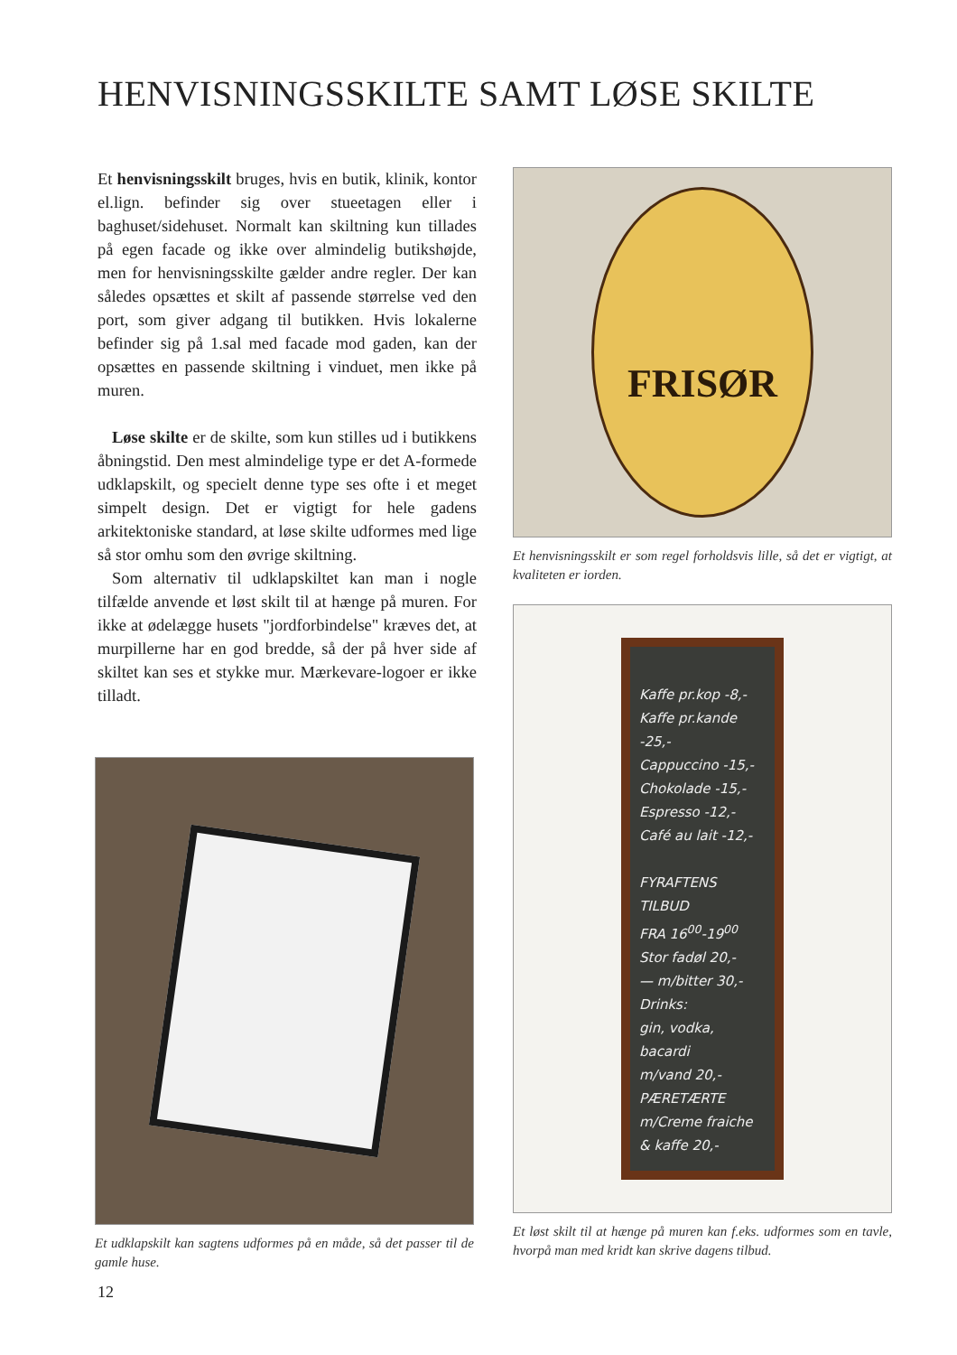HENVISNINGSSKILTE SAMT LØSE SKILTE
Et henvisningsskilt bruges, hvis en butik, klinik, kontor el.lign. befinder sig over stueetagen eller i baghuset/sidehuset. Normalt kan skiltning kun tillades på egen facade og ikke over almindelig butikshøjde, men for henvisningsskilte gælder andre regler. Der kan således opsættes et skilt af passende størrelse ved den port, som giver adgang til butikken. Hvis lokalerne befinder sig på 1.sal med facade mod gaden, kan der opsættes en passende skiltning i vinduet, men ikke på muren.
Løse skilte er de skilte, som kun stilles ud i butikkens åbningstid. Den mest almindelige type er det A-formede udklapskilt, og specielt denne type ses ofte i et meget simpelt design. Det er vigtigt for hele gadens arkitektoniske standard, at løse skilte udformes med lige så stor omhu som den øvrige skiltning.
Som alternativ til udklapskiltet kan man i nogle tilfælde anvende et løst skilt til at hænge på muren. For ikke at ødelægge husets "jordforbindelse" kræves det, at murpillerne har en god bredde, så der på hver side af skiltet kan ses et stykke mur. Mærkevare-logoer er ikke tilladt.
FRISØR
Et henvisningsskilt er som regel forholdsvis lille, så det er vigtigt, at kvaliteten er iorden.
Kaffe pr.kop -8,-
Kaffe pr.kande -25,-
Cappuccino -15,-
Chokolade -15,-
Espresso -12,-
Café au lait -12,-
FYRAFTENS TILBUD
FRA 16<sup>00</sup>-19<sup>00</sup>
Stor fadøl 20,-
— m/bitter 30,-
Drinks:
gin, vodka, bacardi
m/vand 20,-
PÆRETÆRTE
m/Creme fraiche
& kaffe 20,-
Et løst skilt til at hænge på muren kan f.eks. udformes som en tavle, hvorpå man med kridt kan skrive dagens tilbud.
Et udklapskilt kan sagtens udformes på en måde, så det passer til de gamle huse.
12